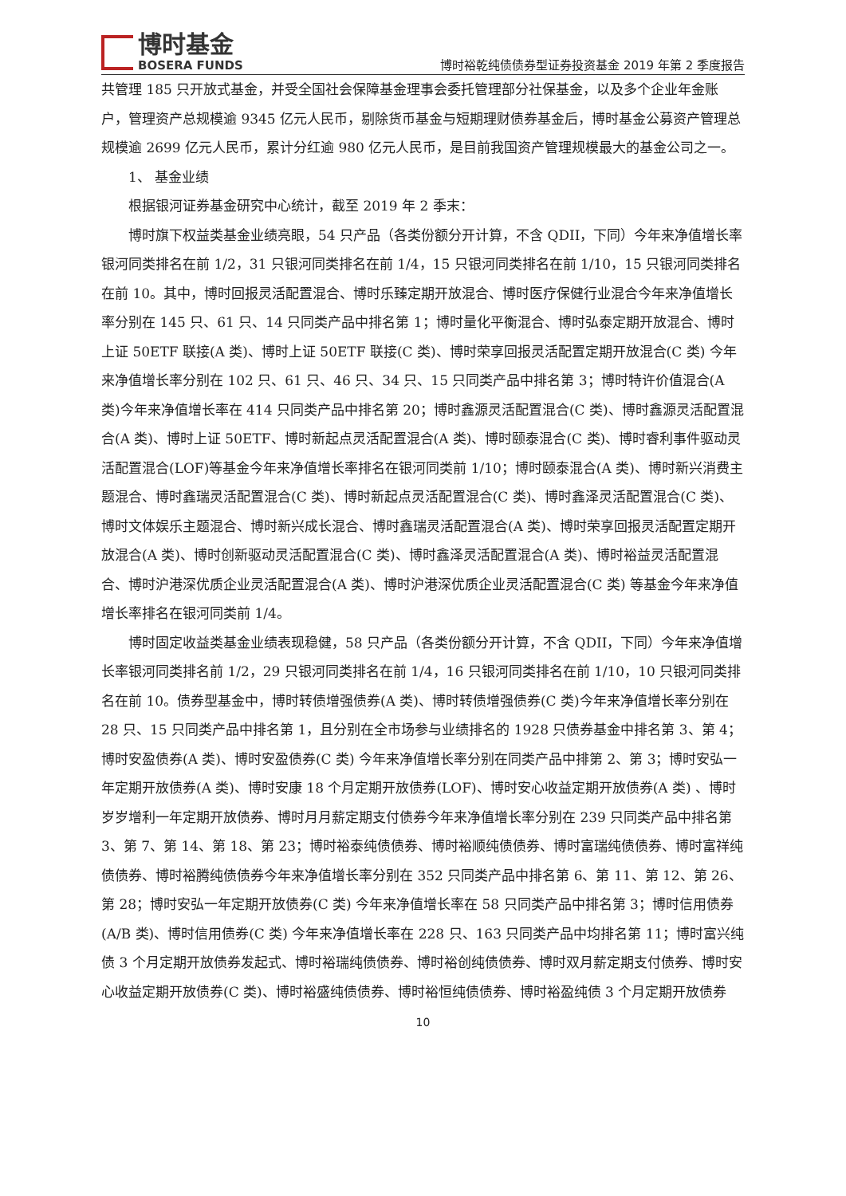博时基金
BOSERA FUNDS
博时裕乾纯债债券型证券投资基金 2019 年第 2 季度报告
共管理 185 只开放式基金，并受全国社会保障基金理事会委托管理部分社保基金，以及多个企业年金账户，管理资产总规模逾 9345 亿元人民币，剔除货币基金与短期理财债券基金后，博时基金公募资产管理总规模逾 2699 亿元人民币，累计分红逾 980 亿元人民币，是目前我国资产管理规模最大的基金公司之一。
1、 基金业绩
根据银河证券基金研究中心统计，截至 2019 年 2 季末：
博时旗下权益类基金业绩亮眼，54 只产品（各类份额分开计算，不含 QDII，下同）今年来净值增长率银河同类排名在前 1/2，31 只银河同类排名在前 1/4，15 只银河同类排名在前 1/10，15 只银河同类排名在前 10。其中，博时回报灵活配置混合、博时乐臻定期开放混合、博时医疗保健行业混合今年来净值增长率分别在 145 只、61 只、14 只同类产品中排名第 1；博时量化平衡混合、博时弘泰定期开放混合、博时上证 50ETF 联接(A 类)、博时上证 50ETF 联接(C 类)、博时荣享回报灵活配置定期开放混合(C 类) 今年来净值增长率分别在 102 只、61 只、46 只、34 只、15 只同类产品中排名第 3；博时特许价值混合(A 类)今年来净值增长率在 414 只同类产品中排名第 20；博时鑫源灵活配置混合(C 类)、博时鑫源灵活配置混合(A 类)、博时上证 50ETF、博时新起点灵活配置混合(A 类)、博时颐泰混合(C 类)、博时睿利事件驱动灵活配置混合(LOF)等基金今年来净值增长率排名在银河同类前 1/10；博时颐泰混合(A 类)、博时新兴消费主题混合、博时鑫瑞灵活配置混合(C 类)、博时新起点灵活配置混合(C 类)、博时鑫泽灵活配置混合(C 类)、博时文体娱乐主题混合、博时新兴成长混合、博时鑫瑞灵活配置混合(A 类)、博时荣享回报灵活配置定期开放混合(A 类)、博时创新驱动灵活配置混合(C 类)、博时鑫泽灵活配置混合(A 类)、博时裕益灵活配置混合、博时沪港深优质企业灵活配置混合(A 类)、博时沪港深优质企业灵活配置混合(C 类) 等基金今年来净值增长率排名在银河同类前 1/4。
博时固定收益类基金业绩表现稳健，58 只产品（各类份额分开计算，不含 QDII，下同）今年来净值增长率银河同类排名前 1/2，29 只银河同类排名在前 1/4，16 只银河同类排名在前 1/10，10 只银河同类排名在前 10。债券型基金中，博时转债增强债券(A 类)、博时转债增强债券(C 类)今年来净值增长率分别在 28 只、15 只同类产品中排名第 1，且分别在全市场参与业绩排名的 1928 只债券基金中排名第 3、第 4；博时安盈债券(A 类)、博时安盈债券(C 类) 今年来净值增长率分别在同类产品中排第 2、第 3；博时安弘一年定期开放债券(A 类)、博时安康 18 个月定期开放债券(LOF)、博时安心收益定期开放债券(A 类) 、博时岁岁增利一年定期开放债券、博时月月薪定期支付债券今年来净值增长率分别在 239 只同类产品中排名第 3、第 7、第 14、第 18、第 23；博时裕泰纯债债券、博时裕顺纯债债券、博时富瑞纯债债券、博时富祥纯债债券、博时裕腾纯债债券今年来净值增长率分别在 352 只同类产品中排名第 6、第 11、第 12、第 26、第 28；博时安弘一年定期开放债券(C 类) 今年来净值增长率在 58 只同类产品中排名第 3；博时信用债券(A/B 类)、博时信用债券(C 类) 今年来净值增长率在 228 只、163 只同类产品中均排名第 11；博时富兴纯债 3 个月定期开放债券发起式、博时裕瑞纯债债券、博时裕创纯债债券、博时双月薪定期支付债券、博时安心收益定期开放债券(C 类)、博时裕盛纯债债券、博时裕恒纯债债券、博时裕盈纯债 3 个月定期开放债券
10